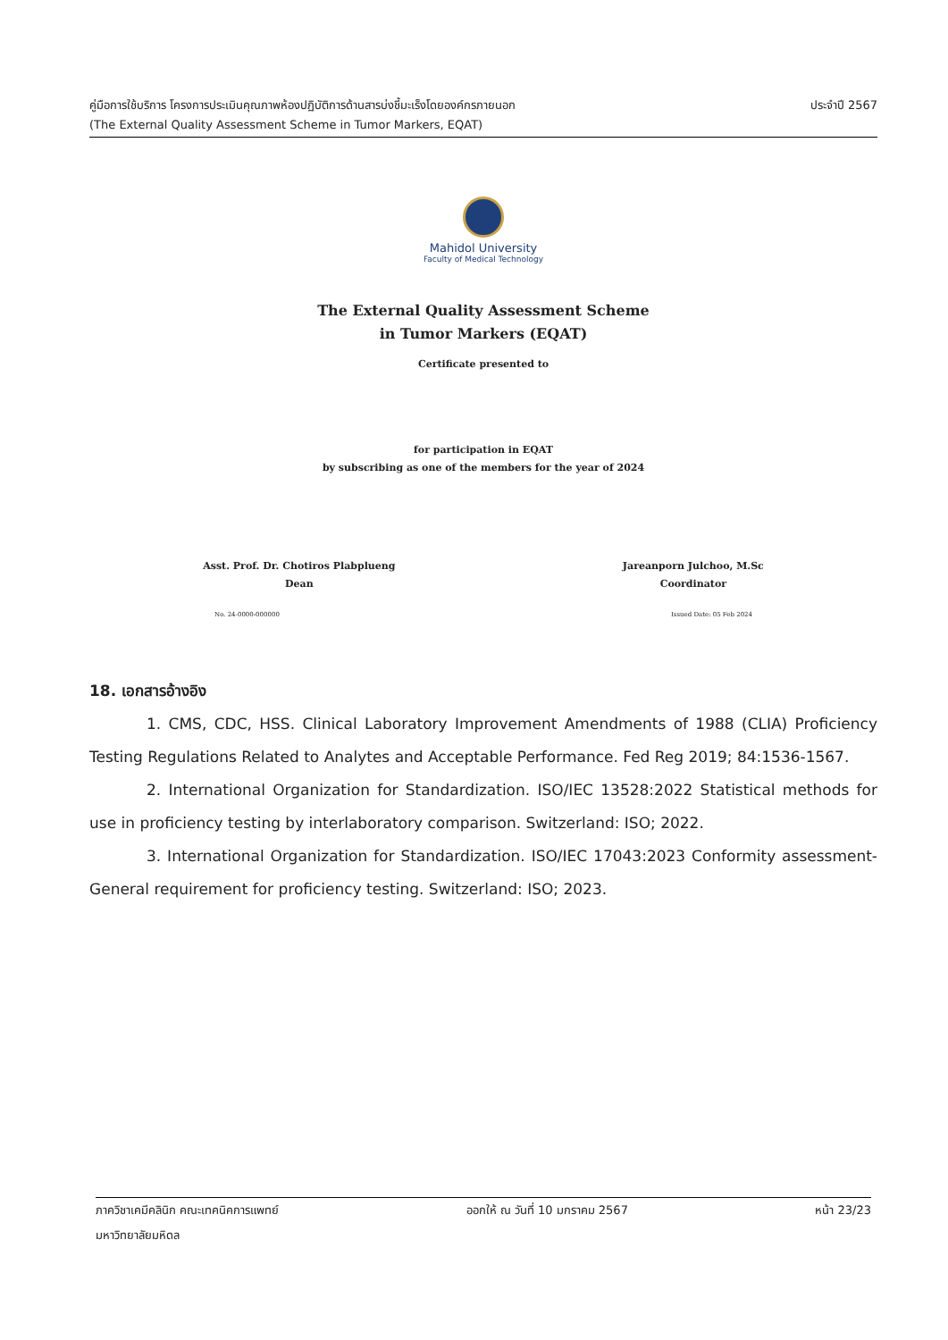คู่มือการใช้บริการ โครงการประเมินคุณภาพห้องปฏิบัติการด้านสารบ่งชี้มะเร็งโดยองค์กรภายนอก ประจำปี 2567
(The External Quality Assessment Scheme in Tumor Markers, EQAT)
Mahidol University
Faculty of Medical Technology
The External Quality Assessment Scheme
in Tumor Markers (EQAT)
Certificate presented to
for participation in EQAT
by subscribing as one of the members for the year of 2024
Asst. Prof. Dr. Chotiros Plabplueng
Dean
Jareanporn Julchoo, M.Sc
Coordinator
No. 24-0000-000000 Issued Date: 05 Feb 2024
18. เอกสารอ้างอิง
1. CMS, CDC, HSS. Clinical Laboratory Improvement Amendments of 1988 (CLIA) Proficiency Testing Regulations Related to Analytes and Acceptable Performance. Fed Reg 2019; 84:1536-1567.
2. International Organization for Standardization. ISO/IEC 13528:2022 Statistical methods for use in proficiency testing by interlaboratory comparison. Switzerland: ISO; 2022.
3. International Organization for Standardization. ISO/IEC 17043:2023 Conformity assessment-General requirement for proficiency testing. Switzerland: ISO; 2023.
ภาควิชาเคมีคลินิก คณะเทคนิคการแพทย์ ออกให้ ณ วันที่ 10 มกราคม 2567 หน้า 23/23
มหาวิทยาลัยมหิดล